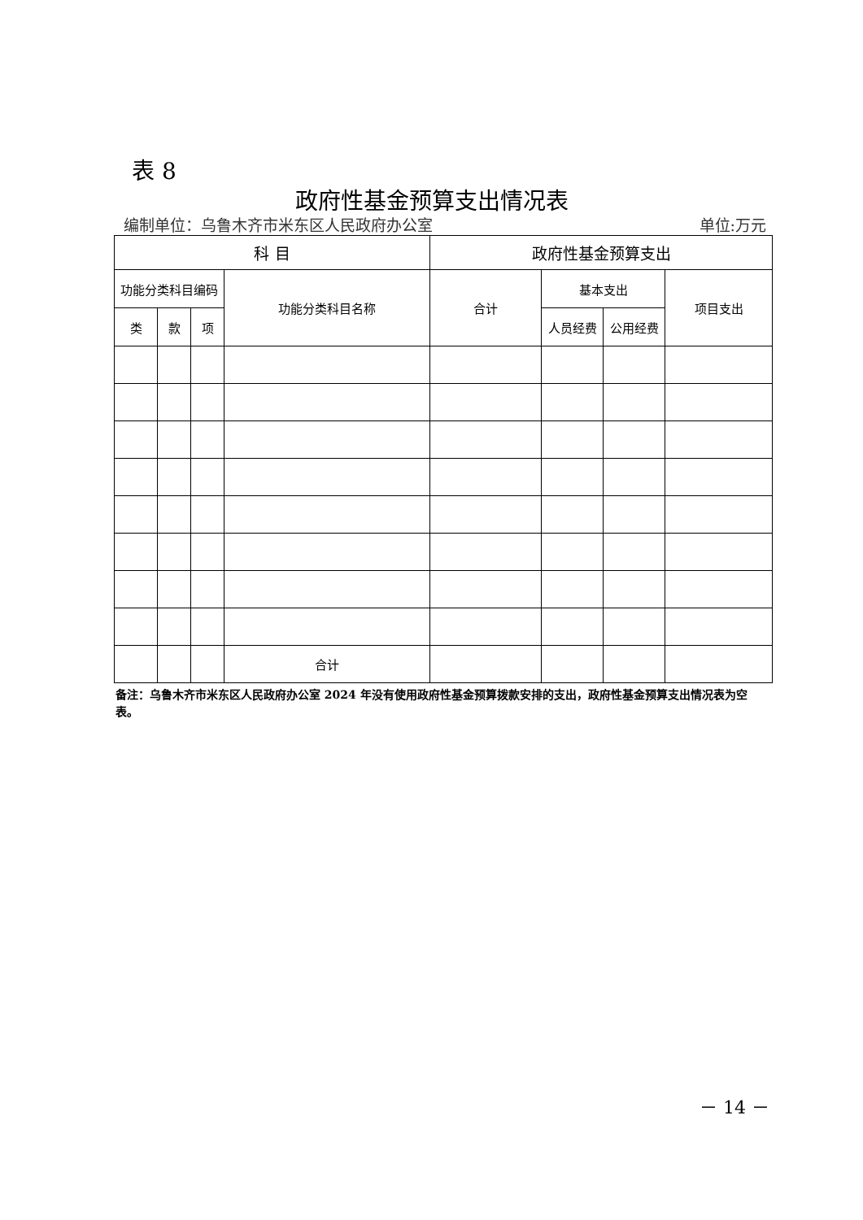表 8
政府性基金预算支出情况表
编制单位：乌鲁木齐市米东区人民政府办公室 单位:万元
| 科 目 | | | | 政府性基金预算支出 | | | |
| --- | --- | --- | --- | --- | --- | --- | --- |
| 功能分类科目编码 | | | 功能分类科目名称 | 合计 | 基本支出 | | 项目支出 |
| 类 | 款 | 项 | | | 人员经费 | 公用经费 | |
| | | | 合计 | | | | |
备注：乌鲁木齐市米东区人民政府办公室 2024 年没有使用政府性基金预算拨款安排的支出，政府性基金预算支出情况表为空表。
－ 14 －